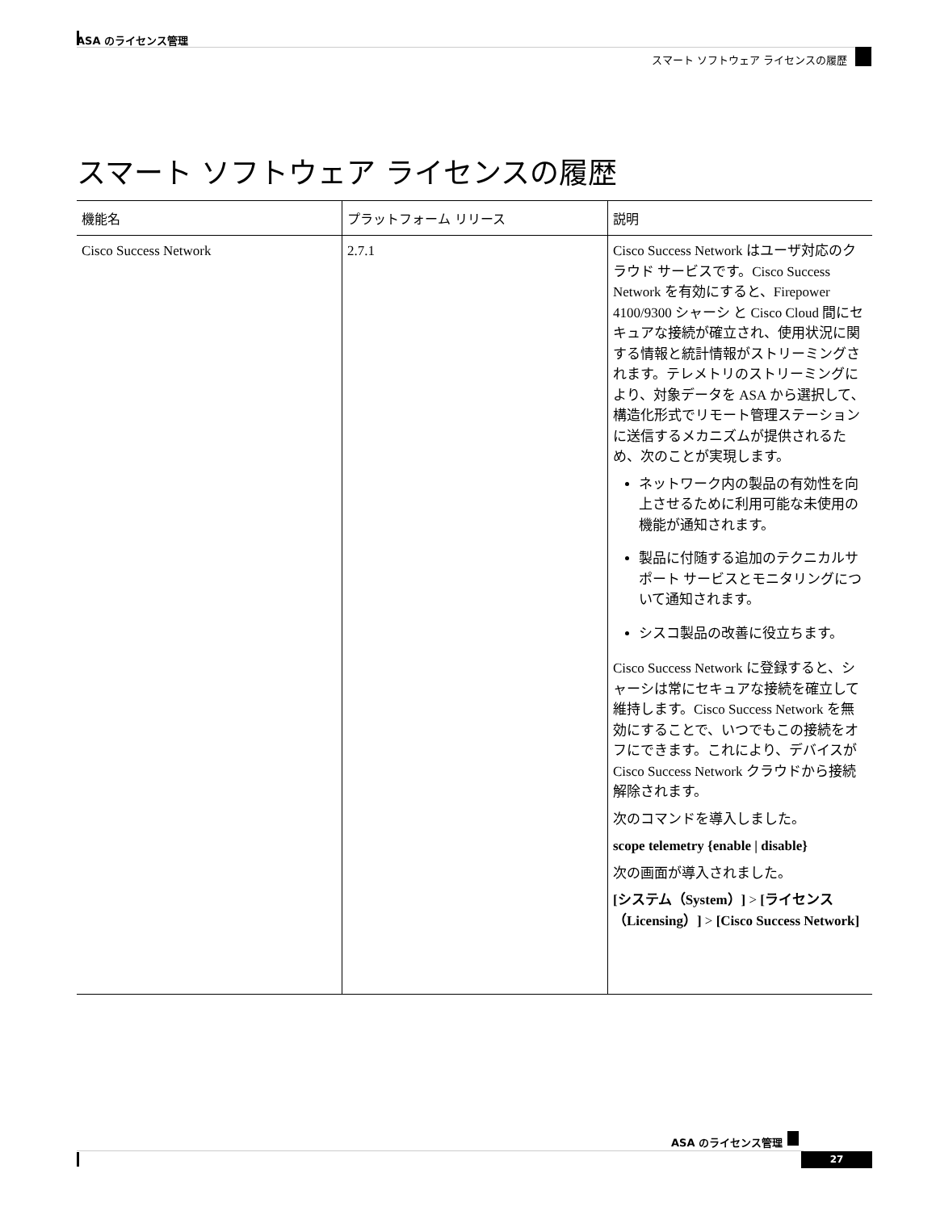ASA のライセンス管理
スマート ソフトウェア ライセンスの履歴
スマート ソフトウェア ライセンスの履歴
| 機能名 | プラットフォーム リリース | 説明 |
| --- | --- | --- |
| Cisco Success Network | 2.7.1 | Cisco Success Network はユーザ対応のクラウド サービスです。Cisco Success Network を有効にすると、Firepower 4100/9300 シャーシ と Cisco Cloud 間にセキュアな接続が確立され、使用状況に関する情報と統計情報がストリーミングされます。テレメトリのストリーミングにより、対象データを ASA から選択して､構造化形式でリモート管理ステーションに送信するメカニズムが提供されるため、次のことが実現します。 ネットワーク内の製品の有効性を向上させるために利用可能な未使用の機能が通知されます。 製品に付随する追加のテクニカルサポート サービスとモニタリングについて通知されます。 シスコ製品の改善に役立ちます。 Cisco Success Network に登録すると、シャーシは常にセキュアな接続を確立して維持します。Cisco Success Network を無効にすることで、いつでもこの接続をオフにできます。これにより、デバイスが Cisco Success Network クラウドから接続解除されます。 次のコマンドを導入しました。 scope telemetry {enable / disable} 次の画面が導入されました。 [システム（System）] > [ライセンス（Licensing）] > [Cisco Success Network] |
ASA のライセンス管理
27